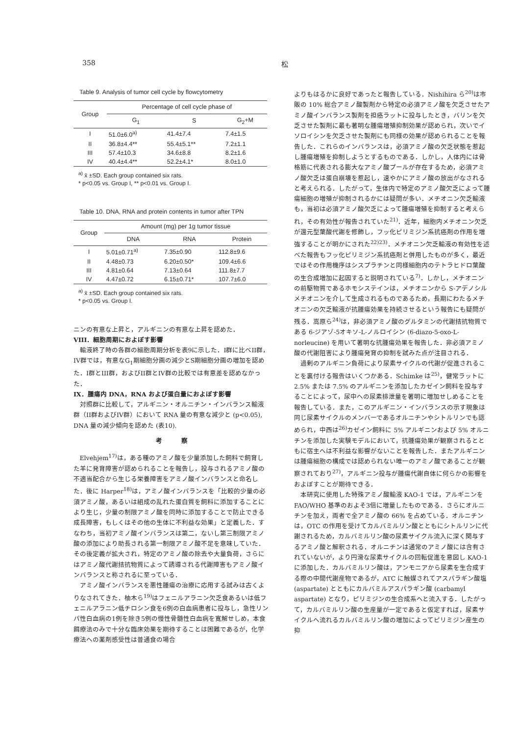358 松
Table 9. Analysis of tumor cell cycle by flowcytometry
| Group | Percentage of cell cycle phase of | | |
| --- | --- | --- | --- |
| | G<sub>1</sub> | S | G<sub>2</sub>+M |
| I | 51.0±6.0<sup>a)</sup> | 41.4±7.4 | 7.4±1.5 |
| II | 36.8±4.4** | 55.4±5.1** | 7.2±1.1 |
| III | 57.4±10.3 | 34.6±8.8 | 8.2±1.6 |
| IV | 40.4±4.4** | 52.2±4.1* | 8.0±1.0 |
<sup>a)</sup> x̄ ±SD. Each group contained six rats.
* p<0.05 vs. Group I, ** p<0.01 vs. Group I.
Table 10. DNA, RNA and protein contents in tumor after TPN
| Group | Amount (mg) per 1g tumor tissue | | |
| --- | --- | --- | --- |
| | DNA | RNA | Protein |
| I | 5.01±0.71<sup>a)</sup> | 7.35±0.90 | 112.8±9.6 |
| II | 4.48±0.73 | 6.20±0.50* | 109.4±6.6 |
| III | 4.81±0.64 | 7.13±0.64 | 111.8±7.7 |
| IV | 4.47±0.72 | 6.15±0.71* | 107.7±6.0 |
<sup>a)</sup> x̄ ±SD. Each group contained six rats.
* p<0.05 vs. Group I.
ニンの有意な上昇と，アルギニンの有意な上昇を認めた．
VIII．細胞周期におよぼす影響
輸液終了時の各群の細胞周期分析を表9に示した．I群に比べII群，IV群では，有意なG<sub>1</sub>期細胞分画の減少とS期細胞分画の増加を認めた．I群とIII群，およびII群とIV群の比較では有意差を認めなかった．
IX．腫瘍内 DNA，RNA および蛋白量におよぼす影響
対照群に比較して，アルギニン・オルニチン・インバランス輸液群（II群およびIV群）において RNA 量の有意な減少と (p<0.05), DNA 量の減少傾向を認めた (表10).
考　　　察
Elvehjem<sup>17)</sup>は，ある種のアミノ酸を少量添加した飼料で飼育した羊に発育障害が認められることを報告し，投与されるアミノ酸の不適当配合から生じる栄養障害をアミノ酸インバランスと命名した．後に Harper<sup>18)</sup>は，アミノ酸インバランスを「比較的少量の必須アミノ酸，あるいは組成の乱れた蛋白質を飼料に添加することにより生じ，少量の制限アミノ酸を同時に添加することで防止できる成長障害，もしくはその他の生体に不利益な効果」と定義した．すなわち，当初アミノ酸インバランスは第二，ないし第三制限アミノ酸の添加により助長される第一制限アミノ酸不足を意味していた．その後定義が拡大され，特定のアミノ酸の除去や大量負荷，さらにはアミノ酸代謝拮抗物質によって誘導される代謝障害もアミノ酸インバランスと称されるに至っている．
アミノ酸インバランスを悪性腫瘍の治療に応用する試みは古くよりなされてきた．柚木ら<sup>19)</sup>はフェニルアラニン欠乏食あるいは低フェニルアラニン低チロシン食を6例の白血病患者に投与し，急性リンパ性白血病の1例を除き5例の慢性骨髄性白血病を寛解せしめ，本食餌療法のみで十分な臨床効果を期待することは困難であるが，化学療法への薬剤感受性は普通食の場合
よりもはるかに良好であったと報告している．Nishihira ら<sup>20)</sup>は市販の 10% 総合アミノ酸製剤から特定の必須アミノ酸を欠乏させたアミノ酸インバランス製剤を担癌ラットに投与したとき，バリンを欠乏させた製剤に最も著明な腫瘍増殖抑制効果が認められ，次いでイソロイシンを欠乏させた製剤にも同様の効果が認められることを報告した．これらのインバランスは，必須アミノ酸の欠乏状態を惹起し腫瘍増殖を抑制しようとするものである．しかし，人体内には骨格筋に代表される膨大なアミノ酸プールが存在するため，必須アミノ酸欠乏は蛋白崩壊を惹起し，速やかにアミノ酸の放出がなされると考えられる．したがって，生体内で特定のアミノ酸欠乏によって腫瘍細胞の増殖が抑制されるかには疑問が多い．メチオニン欠乏輸液も，当初は必須アミノ酸欠乏によって腫瘍増殖を抑制すると考えられ，その有効性が報告されていた<sup>21)</sup>．近年，細胞内メチオニン欠乏が還元型葉酸代謝を修飾し，フッ化ピリミジン系抗癌剤の作用を増強することが明かにされた<sup>22)23)</sup>．メチオニン欠乏輸液の有効性を述べた報告もフッ化ピリミジン系抗癌剤と併用したものが多く，最近ではその作用機序はシスプラチンと同様細胞内のテトラヒドロ葉酸の生合成増加に起因すると説明されている<sup>7)</sup>．しかし，メチオニンの前駆物質であるホモシステインは，メチオニンから S-アデノシルメチオニンを介して生成されるものであるため，長期にわたるメチオニンの欠乏輸液が抗腫瘍効果を持続させるという報告にも疑問が残る．嵩原ら<sup>24)</sup>は，非必須アミノ酸のグルタミンの代謝拮抗物質である 6-ジアゾ-5オキソ-L-ノルロイシン (6-diazo-5-oxo-L-norleucine) を用いて著明な抗腫瘍効果を報告した．非必須アミノ酸の代謝阻害により腫瘍発育の抑制を試みた点が注目される．
過剰のアルギニン負荷により尿素サイクルの代謝が促進されることを裏付ける報告はいくつかある．Schimke は<sup>25)</sup>，健常ラットに 2.5% または 7.5% のアルギニンを添加したカゼイン飼料を投与することによって，尿中への尿素排泄量を著明に増加せしめることを報告している．また，このアルギニン・インバランスの示す現象は同じ尿素サイクルのメンバーであるオルニチンやシトルリンでも認められ，中西は<sup>26)</sup>カゼイン飼料に 5% アルギニンおよび 5% オルニチンを添加した実験モデルにおいて，抗腫瘍効果が観察されるとともに宿主へは不利益な影響がないことを報告した．またアルギニンは腫瘍細胞の構成では認められない唯一のアミノ酸であることが観察されており<sup>27)</sup>，アルギニン投与が腫瘍代謝自体に何らかの影響をおよぼすことが期待できる．
本研究に使用した特殊アミノ酸輸液 KAO-1 では，アルギニンを FAO/WHO 基準のおよそ3倍に増量したものである．さらにオルニチンを加え，両者で全アミノ酸の 66% を占めている．オルニチンは，OTC の作用を受けてカルバミルリン酸とともにシトルリンに代謝されるため，カルバミルリン酸の尿素サイクル流入に深く関与するアミノ酸と解釈される．オルニチンは通常のアミノ酸には含有されていないが，より円滑な尿素サイクルの回転促進を意図し KAO-1 に添加した．カルバミルリン酸は，アンモニアから尿素を生合成する際の中間代謝産物であるが，ATC に触媒されてアスパラギン酸塩 (aspartate) とともにカルバミルアスパラギン酸 (carbamyl aspartate) となり，ピリミジンの生合成系へと流入する．したがって，カルバミルリン酸の生産量が一定であると仮定すれば，尿素サイクルへ流れるカルバミルリン酸の増加によってピリミジン産生の抑